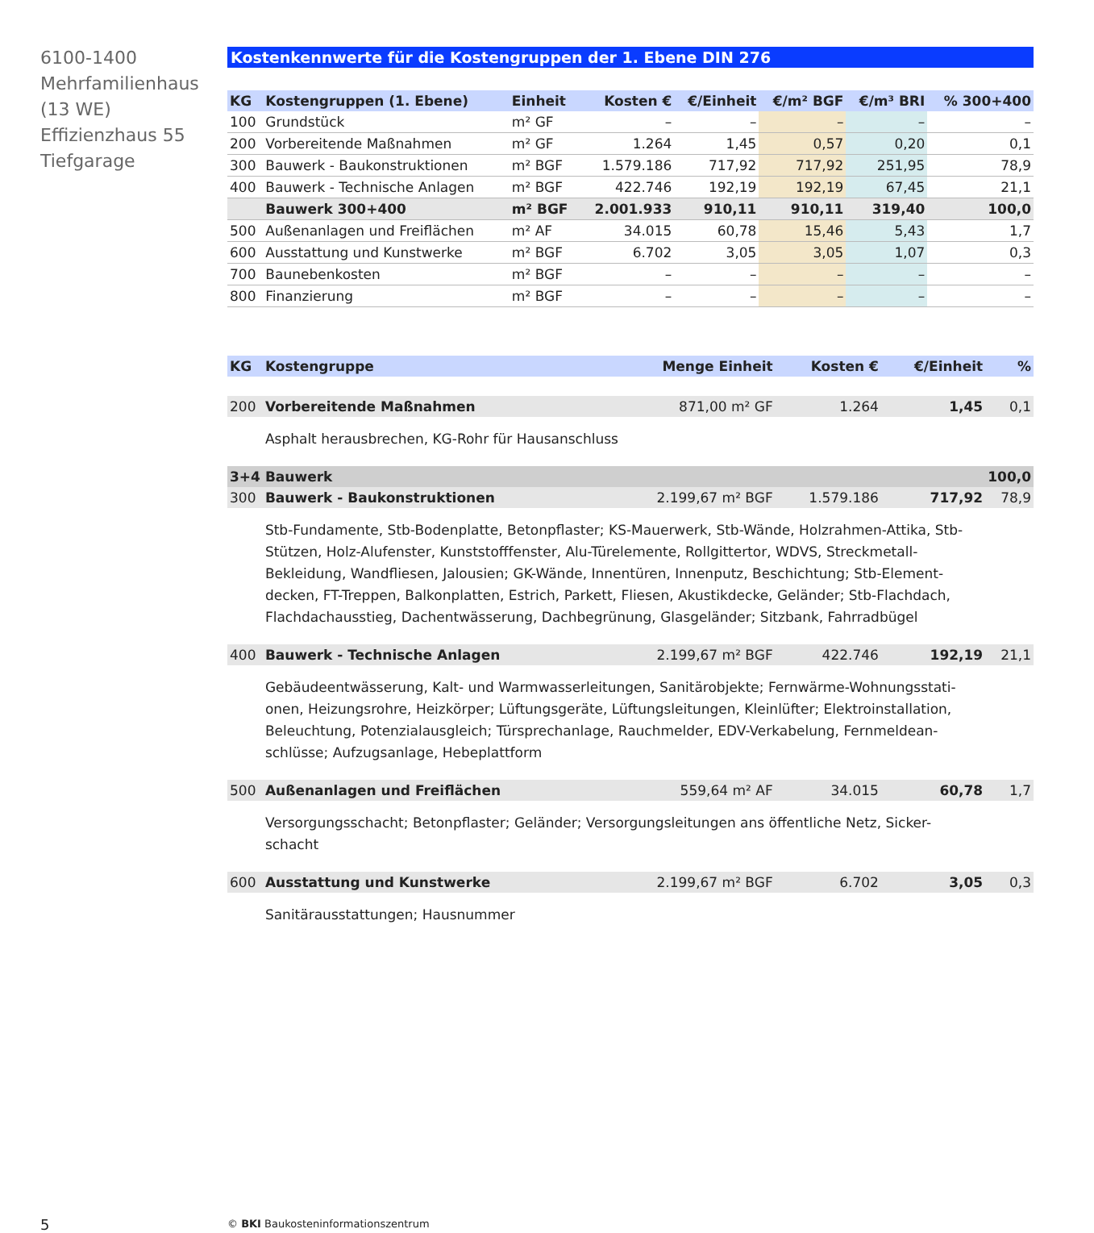6100-1400
Mehrfamilienhaus
(13 WE)
Effizienzhaus 55
Tiefgarage
Kostenkennwerte für die Kostengruppen der 1. Ebene DIN 276
| KG | Kostengruppen (1. Ebene) | Einheit | Kosten € | €/Einheit | €/m² BGF | €/m³ BRI | % 300+400 |
| --- | --- | --- | --- | --- | --- | --- | --- |
| 100 | Grundstück | m² GF | – | – | – | – | – |
| 200 | Vorbereitende Maßnahmen | m² GF | 1.264 | 1,45 | 0,57 | 0,20 | 0,1 |
| 300 | Bauwerk - Baukonstruktionen | m² BGF | 1.579.186 | 717,92 | 717,92 | 251,95 | 78,9 |
| 400 | Bauwerk - Technische Anlagen | m² BGF | 422.746 | 192,19 | 192,19 | 67,45 | 21,1 |
| | Bauwerk 300+400 | m² BGF | 2.001.933 | 910,11 | 910,11 | 319,40 | 100,0 |
| 500 | Außenanlagen und Freiflächen | m² AF | 34.015 | 60,78 | 15,46 | 5,43 | 1,7 |
| 600 | Ausstattung und Kunstwerke | m² BGF | 6.702 | 3,05 | 3,05 | 1,07 | 0,3 |
| 700 | Baunebenkosten | m² BGF | – | – | – | – | – |
| 800 | Finanzierung | m² BGF | – | – | – | – | – |
| KG | Kostengruppe | Menge Einheit | Kosten € | €/Einheit | % |
| --- | --- | --- | --- | --- | --- |
| 200 | Vorbereitende Maßnahmen | 871,00 m² GF | 1.264 | 1,45 | 0,1 |
| | Asphalt herausbrechen, KG-Rohr für Hausanschluss | | | | |
| 3+4 | Bauwerk | | | | 100,0 |
| 300 | Bauwerk - Baukonstruktionen | 2.199,67 m² BGF | 1.579.186 | 717,92 | 78,9 |
| | Stb-Fundamente, Stb-Bodenplatte, Betonpflaster; KS-Mauerwerk, Stb-Wände, Holzrahmen-Attika, Stb-Stützen, Holz-Alufenster, Kunststofffenster, Alu-Türelemente, Rollgittertor, WDVS, Streckmetall-Bekleidung, Wandfliesen, Jalousien; GK-Wände, Innentüren, Innenputz, Beschichtung; Stb-Element-decken, FT-Treppen, Balkonplatten, Estrich, Parkett, Fliesen, Akustikdecke, Geländer; Stb-Flachdach, Flachdachausstieg, Dachentwässerung, Dachbegrünung, Glasgeländer; Sitzbank, Fahrradbügel | | | | |
| 400 | Bauwerk - Technische Anlagen | 2.199,67 m² BGF | 422.746 | 192,19 | 21,1 |
| | Gebäudeentwässerung, Kalt- und Warmwasserleitungen, Sanitärobjekte; Fernwärme-Wohnungsstati-onen, Heizungsrohre, Heizkörper; Lüftungsgeräte, Lüftungsleitungen, Kleinlüfter; Elektroinstallation, Beleuchtung, Potenzialausgleich; Türsprechanlage, Rauchmelder, EDV-Verkabelung, Fernmeldean-schlüsse; Aufzugsanlage, Hebeplattform | | | | |
| 500 | Außenanlagen und Freiflächen | 559,64 m² AF | 34.015 | 60,78 | 1,7 |
| | Versorgungsschacht; Betonpflaster; Geländer; Versorgungsleitungen ans öffentliche Netz, Sicker-schacht | | | | |
| 600 | Ausstattung und Kunstwerke | 2.199,67 m² BGF | 6.702 | 3,05 | 0,3 |
| | Sanitärausstattungen; Hausnummer | | | | |
5
© BKI Baukosteninformationszentrum